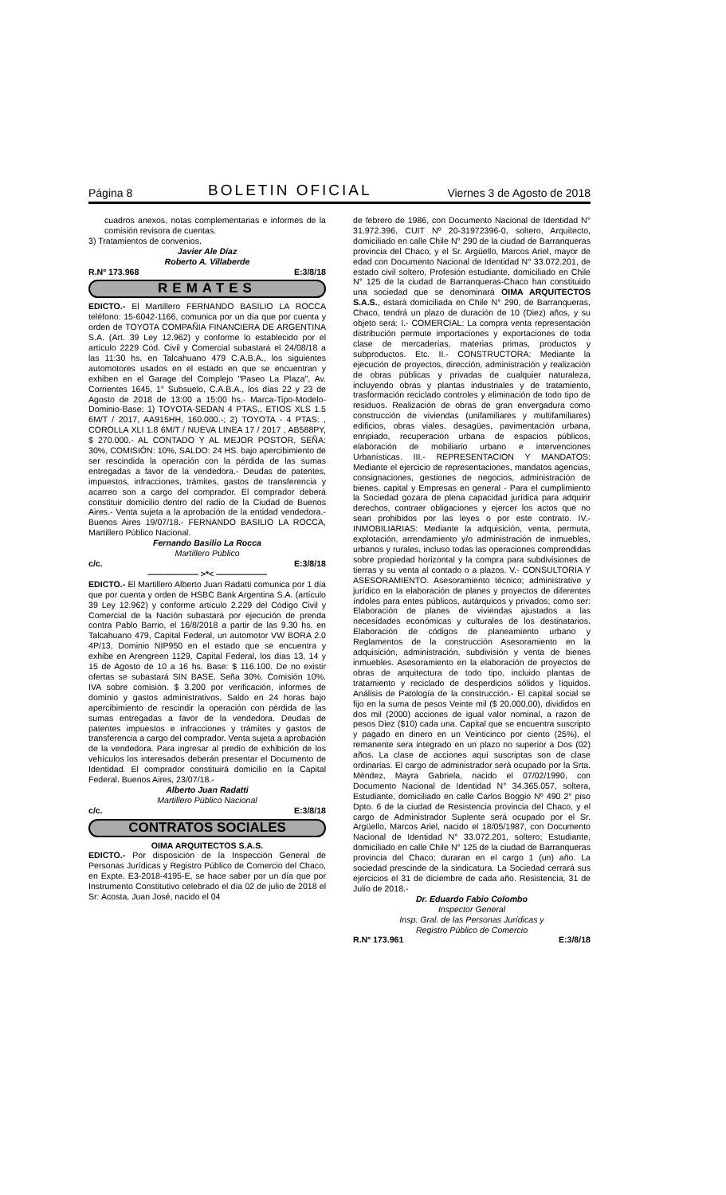Página 8 BOLETIN OFICIAL Viernes 3 de Agosto de 2018
cuadros anexos, notas complementarias e informes de la comisión revisora de cuentas.
3) Tratamientos de convenios.
Javier Ale Díaz
Roberto A. Villaberde
R.Nº 173.968 E:3/8/18
REMATES
EDICTO.- El Martillero FERNANDO BASILIO LA ROCCA teléfono: 15-6042-1166, comunica por un día que por cuenta y orden de TOYOTA COMPAÑIA FINANCIERA DE ARGENTINA S.A. (Art. 39 Ley 12.962) y conforme lo establecido por el artículo 2229 Cód. Civil y Comercial subastará el 24/08/18 a las 11:30 hs. en Talcahuano 479 C.A.B.A., los siguientes automotores usados en el estado en que se encuentran y exhiben en el Garage del Complejo "Paseo La Plaza", Av. Corrientes 1645, 1° Subsuelo, C.A.B.A., los días 22 y 23 de Agosto de 2018 de 13:00 a 15:00 hs.- Marca-Tipo-Modelo-Dominio-Base: 1) TOYOTA-SEDAN 4 PTAS., ETIOS XLS 1.5 6M/T / 2017, AA915HH, 160.000.-; 2) TOYOTA - 4 PTAS: , COROLLA XLI 1.8 6M/T / NUEVA LINEA 17 / 2017 , AB588PY, $ 270.000.- AL CONTADO Y AL MEJOR POSTOR, SEÑA: 30%, COMISIÓN: 10%, SALDO: 24 HS. bajo apercibimiento de ser rescindida la operación con la pérdida de las sumas entregadas a favor de la vendedora.- Deudas de patentes, impuestos, infracciones, trámites, gastos de transferencia y acarreo son a cargo del comprador. El comprador deberá constituir domicilio dentro del radio de la Ciudad de Buenos Aires.- Venta sujeta a la aprobación de la entidad vendedora.- Buenos Aires 19/07/18.- FERNANDO BASILIO LA ROCCA, Martillero Público Nacional.
Fernando Basilio La Rocca
Martillero Público
c/c. E:3/8/18
—————— >*< ——————
EDICTO.- El Martillero Alberto Juan Radatti comunica por 1 día que por cuenta y orden de HSBC Bank Argentina S.A. (artículo 39 Ley 12.962) y conforme artículo 2.229 del Código Civil y Comercial de la Nación subastará por ejecución de prenda contra Pablo Barrio, el 16/8/2018 a partir de las 9.30 hs. en Talcahuano 479, Capital Federal, un automotor VW BORA 2.0 4P/13, Dominio NIP950 en el estado que se encuentra y exhibe en Arengreen 1129, Capital Federal, los días 13, 14 y 15 de Agosto de 10 a 16 hs. Base: $ 116.100. De no existir ofertas se subastará SIN BASE. Seña 30%. Comisión 10%. IVA sobre comisión. $ 3.200 por verificación, informes de dominio y gastos administrativos. Saldo en 24 horas bajo apercibimiento de rescindir la operación con pérdida de las sumas entregadas a favor de la vendedora. Deudas de patentes impuestos e infracciones y trámites y gastos de transferencia a cargo del comprador. Venta sujeta a aprobación de la vendedora. Para ingresar al predio de exhibición de los vehículos los interesados deberán presentar el Documento de Identidad. El comprador constituirá domicilio en la Capital Federal. Buenos Aires, 23/07/18.-
Alberto Juan Radatti
Martillero Público Nacional
c/c. E:3/8/18
CONTRATOS SOCIALES
OIMA ARQUITECTOS S.A.S.
EDICTO.- Por disposición de la Inspección General de Personas Jurídicas y Registro Público de Comercio del Chaco, en Expte. E3-2018-4195-E, se hace saber por un día que por Instrumento Constitutivo celebrado el día 02 de julio de 2018 el Sr: Acosta, Juan José, nacido el 04
de febrero de 1986, con Documento Nacional de Identidad N° 31.972.396, CUIT Nº 20-31972396-0, soltero, Arquitecto, domiciliado en calle Chile N° 290 de la ciudad de Barranqueras provincia del Chaco, y el Sr. Argüello, Marcos Ariel, mayor de edad con Documento Nacional de Identidad N° 33.072.201, de estado civil soltero, Profesión estudiante, domiciliado en Chile N° 125 de la ciudad de Barranqueras-Chaco han constituido una sociedad que se denominará OIMA ARQUITECTOS S.A.S., estará domiciliada en Chile N° 290, de Barranqueras, Chaco, tendrá un plazo de duración de 10 (Diez) años, y su objeto será: I.- COMERCIAL: La compra venta representación distribución permute importaciones y exportaciones de toda clase de mercaderías, materias primas, productos y subproductos. Etc. II.- CONSTRUCTORA: Mediante la ejecución de proyectos, dirección, administración y realización de obras públicas y privadas de cualquier naturaleza, incluyendo obras y plantas industriales y de tratamiento, trasformación reciclado controles y eliminación de todo tipo de residuos. Realización de obras de gran envergadura como construcción de viviendas (unifamiliares y multifamiliares) edificios, obras viales, desagües, pavimentación urbana, enripiado, recuperación urbana de espacios públicos, elaboración de mobiliario urbano e intervenciones Urbanísticas. III.- REPRESENTACION Y MANDATOS: Mediante el ejercicio de representaciones, mandatos agencias, consignaciones, gestiones de negocios, administración de bienes, capital y Empresas en general - Para el cumplimiento la Sociedad gozara de plena capacidad jurídica para adquirir derechos, contraer obligaciones y ejercer los actos que no sean prohibidos por las leyes o por este contrato. IV.- INMOBILIARIAS: Mediante la adquisición, venta, permuta, explotación, arrendamiento y/o administración de inmuebles, urbanos y rurales, incluso todas las operaciones comprendidas sobre propiedad horizontal y la compra para subdivisiones de tierras y su venta al contado o a plazos. V.- CONSULTORIA Y ASESORAMIENTO. Asesoramiento técnico; administrative y jurídico en la elaboración de planes y proyectos de diferentes índoles para entes públicos, autárquicos y privados; como ser: Elaboración de planes de viviendas ajustados a las necesidades económicas y culturales de los destinatarios. Elaboración de códigos de planeamiento urbano y Reglamentos de la construcción Asesoramiento en la adquisición, administración, subdivisión y venta de bienes inmuebles. Asesoramiento en la elaboración de proyectos de obras de arquitectura de todo tipo, incluido plantas de tratamiento y reciclado de desperdicios sólidos y líquidos. Análisis de Patología de la construcción.- El capital social se fijo en la suma de pesos Veinte mil ($ 20.000,00), divididos en dos mil (2000) acciones de igual valor nominal, a razon de pesos Diez ($10) cada una. Capital que se encuentra suscripto y pagado en dinero en un Veinticinco por ciento (25%), el remanente sera integrado en un plazo no superior a Dos (02) años. La clase de acciones aquí suscriptas son de clase ordinarias. El cargo de administrador será ocupado por la Srta. Méndez, Mayra Gabriela, nacido el 07/02/1990, con Documento Nacional de Identidad N° 34.365.057, soltera, Estudiante, domiciliado en calle Carlos Boggio Nº 490 2° piso Dpto. 6 de la ciudad de Resistencia provincia del Chaco, y el cargo de Administrador Suplente será ocupado por el Sr. Argüello, Marcos Ariel, nacido el 18/05/1987, con Documento Nacional de Identidad N° 33.072.201, soltero; Estudiante, domiciliado en calle Chile N° 125 de la ciudad de Barranqueras provincia del Chaco; duraran en el cargo 1 (un) año. La sociedad prescinde de la sindicatura. La Sociedad cerrará sus ejercicios el 31 de diciembre de cada año. Resistencia, 31 de Julio de 2018.-
Dr. Eduardo Fabio Colombo
Inspector General
Insp. Gral. de las Personas Jurídicas y
Registro Público de Comercio
R.Nº 173.961 E:3/8/18